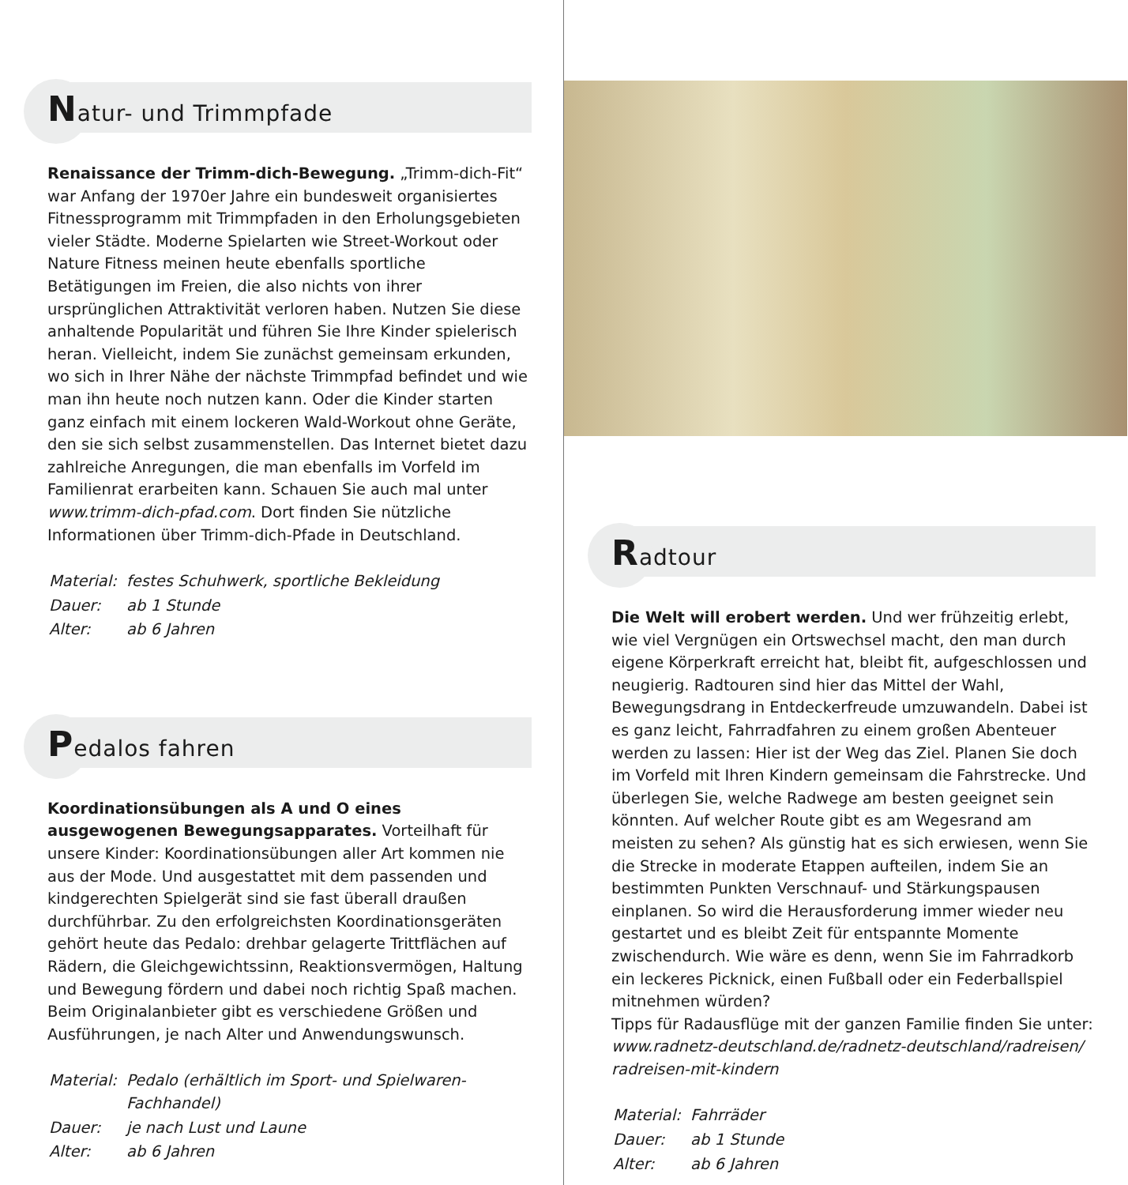Natur- und Trimmpfade
Renaissance der Trimm-dich-Bewegung. „Trimm-dich-Fit“ war Anfang der 1970er Jahre ein bundesweit organisiertes Fitnessprogramm mit Trimmpfaden in den Erholungsgebieten vieler Städte. Moderne Spielarten wie Street-Workout oder Nature Fitness meinen heute ebenfalls sportliche Betätigungen im Freien, die also nichts von ihrer ursprünglichen Attraktivität verloren haben. Nutzen Sie diese anhaltende Popularität und führen Sie Ihre Kinder spielerisch heran. Vielleicht, indem Sie zunächst gemeinsam erkunden, wo sich in Ihrer Nähe der nächste Trimmpfad befindet und wie man ihn heute noch nutzen kann. Oder die Kinder starten ganz einfach mit einem lockeren Wald-Workout ohne Geräte, den sie sich selbst zusammenstellen. Das Internet bietet dazu zahlreiche Anregungen, die man ebenfalls im Vorfeld im Familienrat erarbeiten kann. Schauen Sie auch mal unter www.trimm-dich-pfad.com. Dort finden Sie nützliche Informationen über Trimm-dich-Pfade in Deutschland.
| Material: | festes Schuhwerk, sportliche Bekleidung |
| Dauer: | ab 1 Stunde |
| Alter: | ab 6 Jahren |
Pedalos fahren
Koordinationsübungen als A und O eines ausgewogenen Bewegungsapparates. Vorteilhaft für unsere Kinder: Koordinationsübungen aller Art kommen nie aus der Mode. Und ausgestattet mit dem passenden und kindgerechten Spielgerät sind sie fast überall draußen durchführbar. Zu den erfolgreichsten Koordinationsgeräten gehört heute das Pedalo: drehbar gelagerte Trittflächen auf Rädern, die Gleichgewichtssinn, Reaktionsvermögen, Haltung und Bewegung fördern und dabei noch richtig Spaß machen. Beim Originalanbieter gibt es verschiedene Größen und Ausführungen, je nach Alter und Anwendungswunsch.
| Material: | Pedalo (erhältlich im Sport- und Spielwaren-Fachhandel) |
| Dauer: | je nach Lust und Laune |
| Alter: | ab 6 Jahren |
Radtour
Die Welt will erobert werden. Und wer frühzeitig erlebt, wie viel Vergnügen ein Ortswechsel macht, den man durch eigene Körperkraft erreicht hat, bleibt fit, aufgeschlossen und neugierig. Radtouren sind hier das Mittel der Wahl, Bewegungsdrang in Entdeckerfreude umzuwandeln. Dabei ist es ganz leicht, Fahrradfahren zu einem großen Abenteuer werden zu lassen: Hier ist der Weg das Ziel. Planen Sie doch im Vorfeld mit Ihren Kindern gemeinsam die Fahrstrecke. Und überlegen Sie, welche Radwege am besten geeignet sein könnten. Auf welcher Route gibt es am Wegesrand am meisten zu sehen? Als günstig hat es sich erwiesen, wenn Sie die Strecke in moderate Etappen aufteilen, indem Sie an bestimmten Punkten Verschnauf- und Stärkungspausen einplanen. So wird die Herausforderung immer wieder neu gestartet und es bleibt Zeit für entspannte Momente zwischendurch. Wie wäre es denn, wenn Sie im Fahrradkorb ein leckeres Picknick, einen Fußball oder ein Federballspiel mitnehmen würden?
Tipps für Radausflüge mit der ganzen Familie finden Sie unter: www.radnetz-deutschland.de/radnetz-deutschland/radreisen/ radreisen-mit-kindern
| Material: | Fahrräder |
| Dauer: | ab 1 Stunde |
| Alter: | ab 6 Jahren |